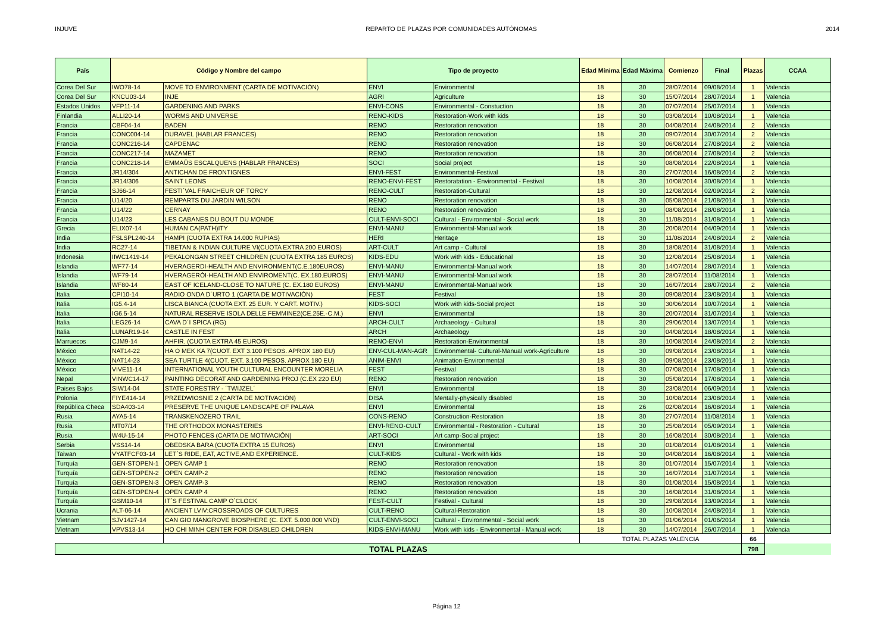INJUVE REPARTO DE PLAZAS POR COMUNIDADES AUTÓNOMAS 2014
| País | Código y Nombre del campo | | Tipo de proyecto | | Edad Mínima | Edad Máxima | Comienzo | Final | Plazas | CCAA |
| --- | --- | --- | --- | --- | --- | --- | --- | --- | --- | --- |
| Corea Del Sur | IWO78-14 | MOVE TO ENVIRONMENT (CARTA DE MOTIVACIÓN) | ENVI | Environmental | 18 | 30 | 28/07/2014 | 09/08/2014 | 1 | Valencia |
| Corea Del Sur | KNCU03-14 | INJE | AGRI | Agriculture | 18 | 30 | 15/07/2014 | 28/07/2014 | 1 | Valencia |
| Estados Unidos | VFP11-14 | GARDENING AND PARKS | ENVI-CONS | Environmental - Constuction | 18 | 30 | 07/07/2014 | 25/07/2014 | 1 | Valencia |
| Finlandia | ALLI20-14 | WORMS AND UNIVERSE | RENO-KIDS | Restoration-Work with kids | 18 | 30 | 03/08/2014 | 10/08/2014 | 1 | Valencia |
| Francia | CBF04-14 | BADEN | RENO | Restoration renovation | 18 | 30 | 04/08/2014 | 24/08/2014 | 2 | Valencia |
| Francia | CONC004-14 | DURAVEL (HABLAR FRANCES) | RENO | Restoration renovation | 18 | 30 | 09/07/2014 | 30/07/2014 | 2 | Valencia |
| Francia | CONC216-14 | CAPDENAC | RENO | Restoration renovation | 18 | 30 | 06/08/2014 | 27/08/2014 | 2 | Valencia |
| Francia | CONC217-14 | MAZAMET | RENO | Restoration renovation | 18 | 30 | 06/08/2014 | 27/08/2014 | 2 | Valencia |
| Francia | CONC218-14 | EMMAÜS ESCALQUENS (HABLAR FRANCES) | SOCI | Social project | 18 | 30 | 08/08/2014 | 22/08/2014 | 1 | Valencia |
| Francia | JR14/304 | ANTICHAN DE FRONTIGNES | ENVI-FEST | Environmental-Festival | 18 | 30 | 27/07/2014 | 16/08/2014 | 2 | Valencia |
| Francia | JR14/306 | SAINT LEONS | RENO-ENVI-FEST | Restoratation - Environmental - Festival | 18 | 30 | 10/08/2014 | 30/08/2014 | 1 | Valencia |
| Francia | SJ66-14 | FESTI´VAL FRAICHEUR OF TORCY | RENO-CULT | Restoration-Cultural | 18 | 30 | 12/08/2014 | 02/09/2014 | 2 | Valencia |
| Francia | U14/20 | REMPARTS DU JARDIN WILSON | RENO | Restoration renovation | 18 | 30 | 05/08/2014 | 21/08/2014 | 1 | Valencia |
| Francia | U14/22 | CERNAY | RENO | Restoration renovation | 18 | 30 | 08/08/2014 | 28/08/2014 | 1 | Valencia |
| Francia | U14/23 | LES CABANES DU BOUT DU MONDE | CULT-ENVI-SOCI | Cultural - Environmental - Social work | 18 | 30 | 11/08/2014 | 31/08/2014 | 1 | Valencia |
| Grecia | ELIX07-14 | HUMAN CA(PATH)ITY | ENVI-MANU | Environmental-Manual work | 18 | 30 | 20/08/2014 | 04/09/2014 | 1 | Valencia |
| India | FSLSPL240-14 | HAMPI (CUOTA EXTRA 14.000 RUPIAS) | HERI | Heritage | 18 | 30 | 11/08/2014 | 24/08/2014 | 2 | Valencia |
| India | RC27-14 | TIBETAN & INDIAN CULTURE VI(CUOTA EXTRA 200 EUROS) | ART-CULT | Art camp - Cultural | 18 | 30 | 18/08/2014 | 31/08/2014 | 1 | Valencia |
| Indonesia | IIWC1419-14 | PEKALONGAN STREET CHILDREN (CUOTA EXTRA 185 EUROS) | KIDS-EDU | Work with kids - Educational | 18 | 30 | 12/08/2014 | 25/08/2014 | 1 | Valencia |
| Islandia | WF77-14 | HVERAGERDI-HEALTH AND ENVIRONMENT(C.E.180EUROS) | ENVI-MANU | Environmental-Manual work | 18 | 30 | 14/07/2014 | 28/07/2014 | 1 | Valencia |
| Islandia | WF79-14 | HVERAGERÓI-HEALTH AND ENVIROMENT(C. EX.180.EUROS) | ENVI-MANU | Environmental-Manual work | 18 | 30 | 28/07/2014 | 11/08/2014 | 1 | Valencia |
| Islandia | WF80-14 | EAST OF ICELAND-CLOSE TO NATURE (C. EX.180 EUROS) | ENVI-MANU | Environmental-Manual work | 18 | 30 | 16/07/2014 | 28/07/2014 | 2 | Valencia |
| Italia | CPI10-14 | RADIO ONDA D´URTO 1 (CARTA DE MOTIVACIÓN) | FEST | Festival | 18 | 30 | 09/08/2014 | 23/08/2014 | 1 | Valencia |
| Italia | IG5.4-14 | LISCA BIANCA (CUOTA EXT. 25 EUR. Y CART. MOTIV.) | KIDS-SOCI | Work with kids-Social project | 18 | 30 | 30/06/2014 | 10/07/2014 | 1 | Valencia |
| Italia | IG6.5-14 | NATURAL RESERVE ISOLA DELLE FEMMINE2(CE.25E.-C.M.) | ENVI | Environmental | 18 | 30 | 20/07/2014 | 31/07/2014 | 1 | Valencia |
| Italia | LEG26-14 | CAVA D´I SPICA (RG) | ARCH-CULT | Archaeology - Cultural | 18 | 30 | 29/06/2014 | 13/07/2014 | 1 | Valencia |
| Italia | LUNAR19-14 | CASTLE IN FEST | ARCH | Archaeology | 18 | 30 | 04/08/2014 | 18/08/2014 | 1 | Valencia |
| Marruecos | CJM9-14 | AHFIR. (CUOTA EXTRA 45 EUROS) | RENO-ENVI | Restoration-Environmental | 18 | 30 | 10/08/2014 | 24/08/2014 | 2 | Valencia |
| México | NAT14-22 | HA O MEK KA 7(CUOT. EXT 3.100 PESOS. APROX 180 EU) | ENV-CUL-MAN-AGR | Environmental- Cultural-Manual work-Agriculture | 18 | 30 | 09/08/2014 | 23/08/2014 | 1 | Valencia |
| México | NAT14-23 | SEA TURTLE 4(CUOT. EXT. 3.100 PESOS. APROX 180 EU) | ANIM-ENVI | Animation-Environmental | 18 | 30 | 09/08/2014 | 23/08/2014 | 1 | Valencia |
| México | VIVE11-14 | INTERNATIONAL YOUTH CULTURAL ENCOUNTER MORELIA | FEST | Festival | 18 | 30 | 07/08/2014 | 17/08/2014 | 1 | Valencia |
| Nepal | VINWC14-17 | PAINTING DECORAT AND GARDENING PROJ (C.EX 220 EU) | RENO | Restoration renovation | 18 | 30 | 05/08/2014 | 17/08/2014 | 1 | Valencia |
| Paises Bajos | SIW14-04 | STATE FORESTRY - ´TWIJZEL´ | ENVI | Environmental | 18 | 30 | 23/08/2014 | 06/09/2014 | 1 | Valencia |
| Polonia | FIYE414-14 | PRZEDWIOSNIE 2 (CARTA DE MOTIVACIÓN) | DISA | Mentally-physically disabled | 18 | 30 | 10/08/2014 | 23/08/2014 | 1 | Valencia |
| República Checa | SDA403-14 | PRESERVE THE UNIQUE LANDSCAPE OF PALAVA | ENVI | Environmental | 18 | 26 | 02/08/2014 | 16/08/2014 | 1 | Valencia |
| Rusia | AYA5-14 | TRANSKENOZERO TRAIL | CONS-RENO | Construction-Restoration | 18 | 30 | 27/07/2014 | 11/08/2014 | 1 | Valencia |
| Rusia | MT07/14 | THE ORTHODOX MONASTERIES | ENVI-RENO-CULT | Environmental - Restoration - Cultural | 18 | 30 | 25/08/2014 | 05/09/2014 | 1 | Valencia |
| Rusia | W4U-15-14 | PHOTO FENCES (CARTA DE MOTIVACIÓN) | ART-SOCI | Art camp-Social project | 18 | 30 | 16/08/2014 | 30/08/2014 | 1 | Valencia |
| Serbia | VSS14-14 | OBEDSKA BARA (CUOTA EXTRA 15 EUROS) | ENVI | Environmental | 18 | 30 | 01/08/2014 | 01/08/2014 | 1 | Valencia |
| Taiwan | VYATFCF03-14 | LET´S RIDE, EAT, ACTIVE,AND EXPERIENCE. | CULT-KIDS | Cultural - Work with kids | 18 | 30 | 04/08/2014 | 16/08/2014 | 1 | Valencia |
| Turquía | GEN-STOPEN-1 | OPEN CAMP 1 | RENO | Restoration renovation | 18 | 30 | 01/07/2014 | 15/07/2014 | 1 | Valencia |
| Turquía | GEN-STOPEN-2 | OPEN CAMP-2 | RENO | Restoration renovation | 18 | 30 | 16/07/2014 | 31/07/2014 | 1 | Valencia |
| Turquía | GEN-STOPEN-3 | OPEN CAMP-3 | RENO | Restoration renovation | 18 | 30 | 01/08/2014 | 15/08/2014 | 1 | Valencia |
| Turquía | GEN-STOPEN-4 | OPEN CAMP 4 | RENO | Restoration renovation | 18 | 30 | 16/08/2014 | 31/08/2014 | 1 | Valencia |
| Turquía | GSM10-14 | IT´S FESTIVAL CAMP O´CLOCK | FEST-CULT | Festival - Cultural | 18 | 30 | 29/08/2014 | 13/09/2014 | 1 | Valencia |
| Ucrania | ALT-06-14 | ANCIENT LVIV:CROSSROADS OF CULTURES | CULT-RENO | Cultural-Restoration | 18 | 30 | 10/08/2014 | 24/08/2014 | 1 | Valencia |
| Vietnam | SJV1427-14 | CAN GIO MANGROVE BIOSPHERE (C. EXT. 5.000.000 VND) | CULT-ENVI-SOCI | Cultural - Environmental - Social work | 18 | 30 | 01/06/2014 | 01/06/2014 | 1 | Valencia |
| Vietnam | VPVS13-14 | HO CHI MINH CENTER FOR DISABLED CHILDREN | KIDS-ENVI-MANU | Work with kids - Environmental - Manual work | 18 | 30 | 14/07/2014 | 26/07/2014 | 1 | Valencia |
| | | | | | TOTAL PLAZAS VALENCIA | | | | 66 | |
| TOTAL PLAZAS | | | | | | | | | 798 | |
Página 12